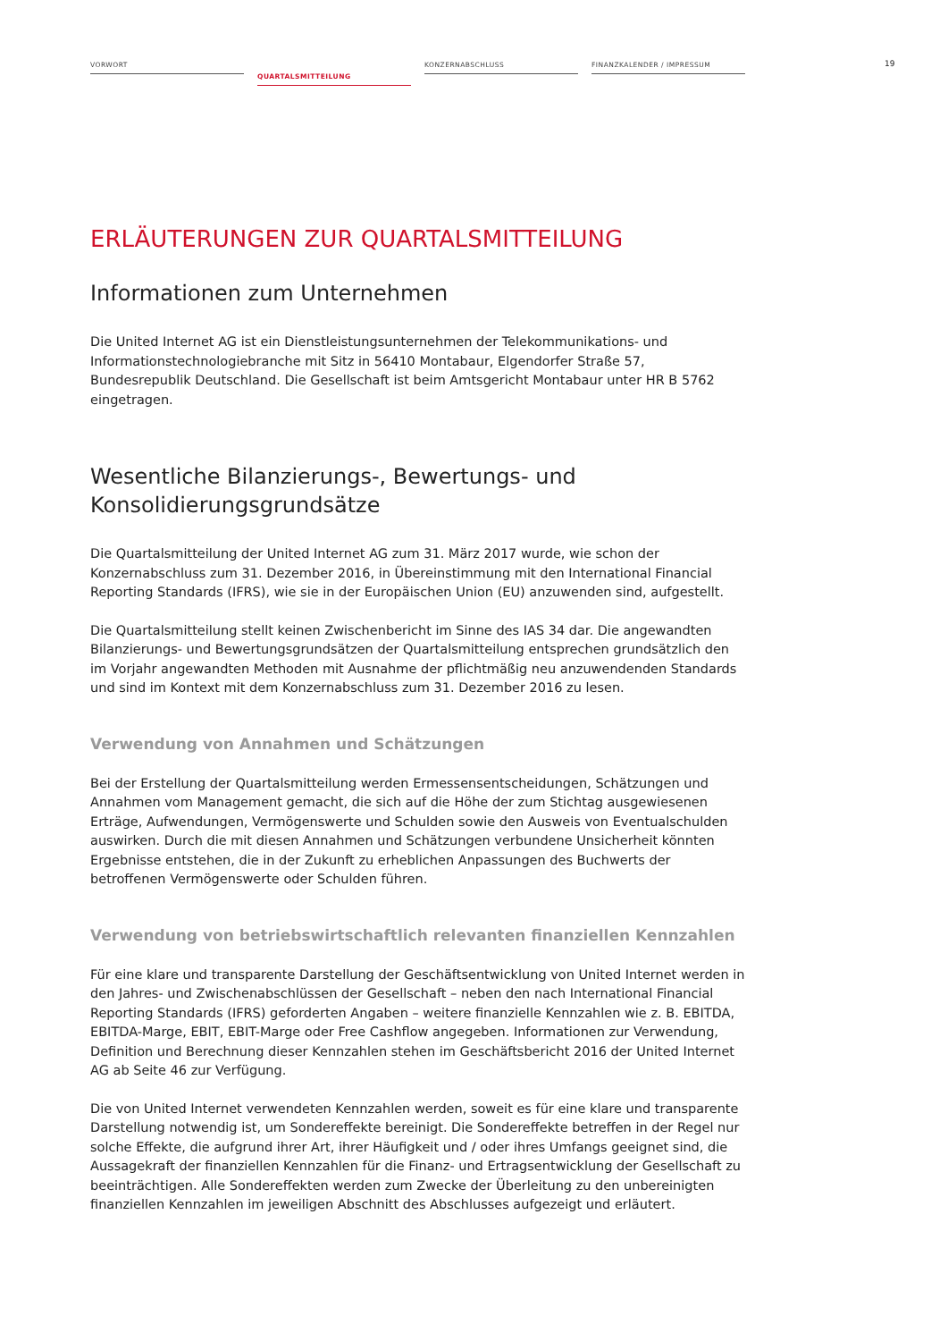VORWORT
QUARTALSMITTEILUNG
KONZERNABSCHLUSS FINANZKALENDER / IMPRESSUM
19
ERLÄUTERUNGEN ZUR QUARTALSMITTEILUNG
Informationen zum Unternehmen
Die United Internet AG ist ein Dienstleistungsunternehmen der Telekommunikations- und Informationstechnologiebranche mit Sitz in 56410 Montabaur, Elgendorfer Straße 57, Bundesrepublik Deutschland. Die Gesellschaft ist beim Amtsgericht Montabaur unter HR B 5762 eingetragen.
Wesentliche Bilanzierungs-, Bewertungs- und Konsolidierungsgrundsätze
Die Quartalsmitteilung der United Internet AG zum 31. März 2017 wurde, wie schon der Konzernabschluss zum 31. Dezember 2016, in Übereinstimmung mit den International Financial Reporting Standards (IFRS), wie sie in der Europäischen Union (EU) anzuwenden sind, aufgestellt.
Die Quartalsmitteilung stellt keinen Zwischenbericht im Sinne des IAS 34 dar. Die angewandten Bilanzierungs- und Bewertungsgrundsätzen der Quartalsmitteilung entsprechen grundsätzlich den im Vorjahr angewandten Methoden mit Ausnahme der pflichtmäßig neu anzuwendenden Standards und sind im Kontext mit dem Konzernabschluss zum 31. Dezember 2016 zu lesen.
Verwendung von Annahmen und Schätzungen
Bei der Erstellung der Quartalsmitteilung werden Ermessensentscheidungen, Schätzungen und Annahmen vom Management gemacht, die sich auf die Höhe der zum Stichtag ausgewiesenen Erträge, Aufwendungen, Vermögenswerte und Schulden sowie den Ausweis von Eventualschulden auswirken. Durch die mit diesen Annahmen und Schätzungen verbundene Unsicherheit könnten Ergebnisse entstehen, die in der Zukunft zu erheblichen Anpassungen des Buchwerts der betroffenen Vermögenswerte oder Schulden führen.
Verwendung von betriebswirtschaftlich relevanten finanziellen Kennzahlen
Für eine klare und transparente Darstellung der Geschäftsentwicklung von United Internet werden in den Jahres- und Zwischenabschlüssen der Gesellschaft – neben den nach International Financial Reporting Standards (IFRS) geforderten Angaben – weitere finanzielle Kennzahlen wie z. B. EBITDA, EBITDA-Marge, EBIT, EBIT-Marge oder Free Cashflow angegeben. Informationen zur Verwendung, Definition und Berechnung dieser Kennzahlen stehen im Geschäftsbericht 2016 der United Internet AG ab Seite 46 zur Verfügung.
Die von United Internet verwendeten Kennzahlen werden, soweit es für eine klare und transparente Darstellung notwendig ist, um Sondereffekte bereinigt. Die Sondereffekte betreffen in der Regel nur solche Effekte, die aufgrund ihrer Art, ihrer Häufigkeit und / oder ihres Umfangs geeignet sind, die Aussagekraft der finanziellen Kennzahlen für die Finanz- und Ertragsentwicklung der Gesellschaft zu beeinträchtigen. Alle Sondereffekten werden zum Zwecke der Überleitung zu den unbereinigten finanziellen Kennzahlen im jeweiligen Abschnitt des Abschlusses aufgezeigt und erläutert.